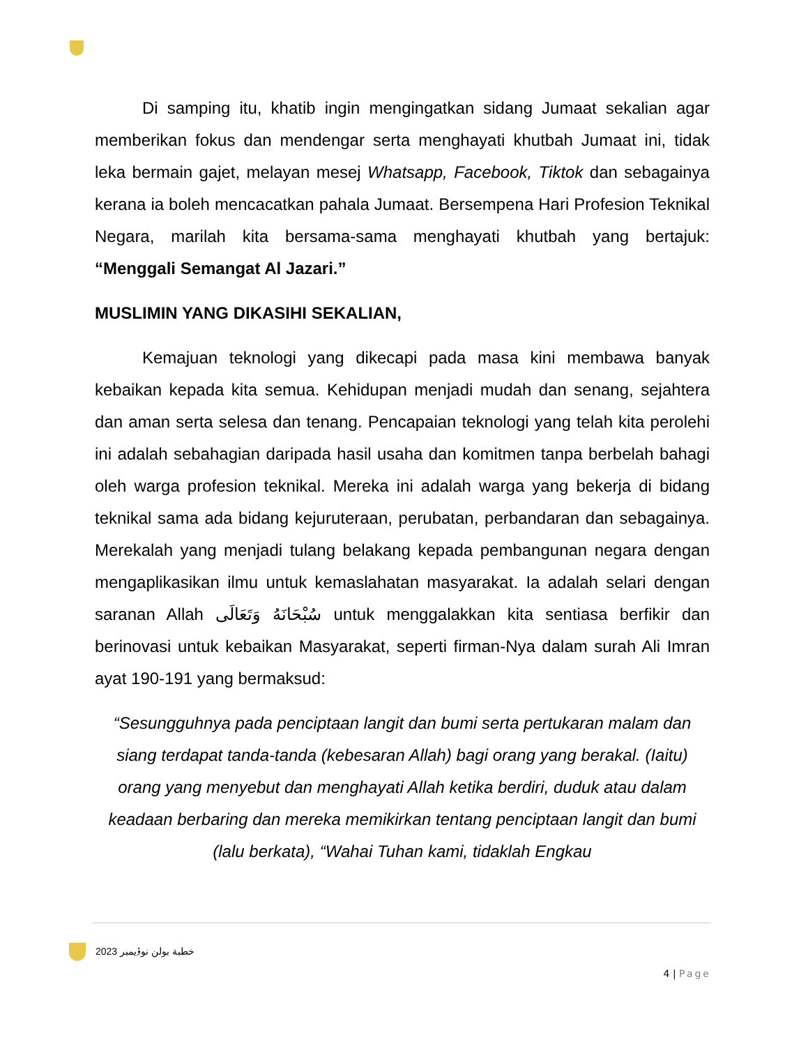Di samping itu, khatib ingin mengingatkan sidang Jumaat sekalian agar memberikan fokus dan mendengar serta menghayati khutbah Jumaat ini, tidak leka bermain gajet, melayan mesej Whatsapp, Facebook, Tiktok dan sebagainya kerana ia boleh mencacatkan pahala Jumaat. Bersempena Hari Profesion Teknikal Negara, marilah kita bersama-sama menghayati khutbah yang bertajuk: “Menggali Semangat Al Jazari.”
MUSLIMIN YANG DIKASIHI SEKALIAN,
Kemajuan teknologi yang dikecapi pada masa kini membawa banyak kebaikan kepada kita semua. Kehidupan menjadi mudah dan senang, sejahtera dan aman serta selesa dan tenang. Pencapaian teknologi yang telah kita perolehi ini adalah sebahagian daripada hasil usaha dan komitmen tanpa berbelah bahagi oleh warga profesion teknikal. Mereka ini adalah warga yang bekerja di bidang teknikal sama ada bidang kejuruteraan, perubatan, perbandaran dan sebagainya. Merekalah yang menjadi tulang belakang kepada pembangunan negara dengan mengaplikasikan ilmu untuk kemaslahatan masyarakat. Ia adalah selari dengan saranan Allah سُبْحَانَهُ وَتَعَالَى untuk menggalakkan kita sentiasa berfikir dan berinovasi untuk kebaikan Masyarakat, seperti firman-Nya dalam surah Ali Imran ayat 190-191 yang bermaksud:
“Sesungguhnya pada penciptaan langit dan bumi serta pertukaran malam dan siang terdapat tanda-tanda (kebesaran Allah) bagi orang yang berakal. (Iaitu) orang yang menyebut dan menghayati Allah ketika berdiri, duduk atau dalam keadaan berbaring dan mereka memikirkan tentang penciptaan langit dan bumi (lalu berkata), “Wahai Tuhan kami, tidaklah Engkau
خطبة بولن نوۏيمبر 2023
4 | Page